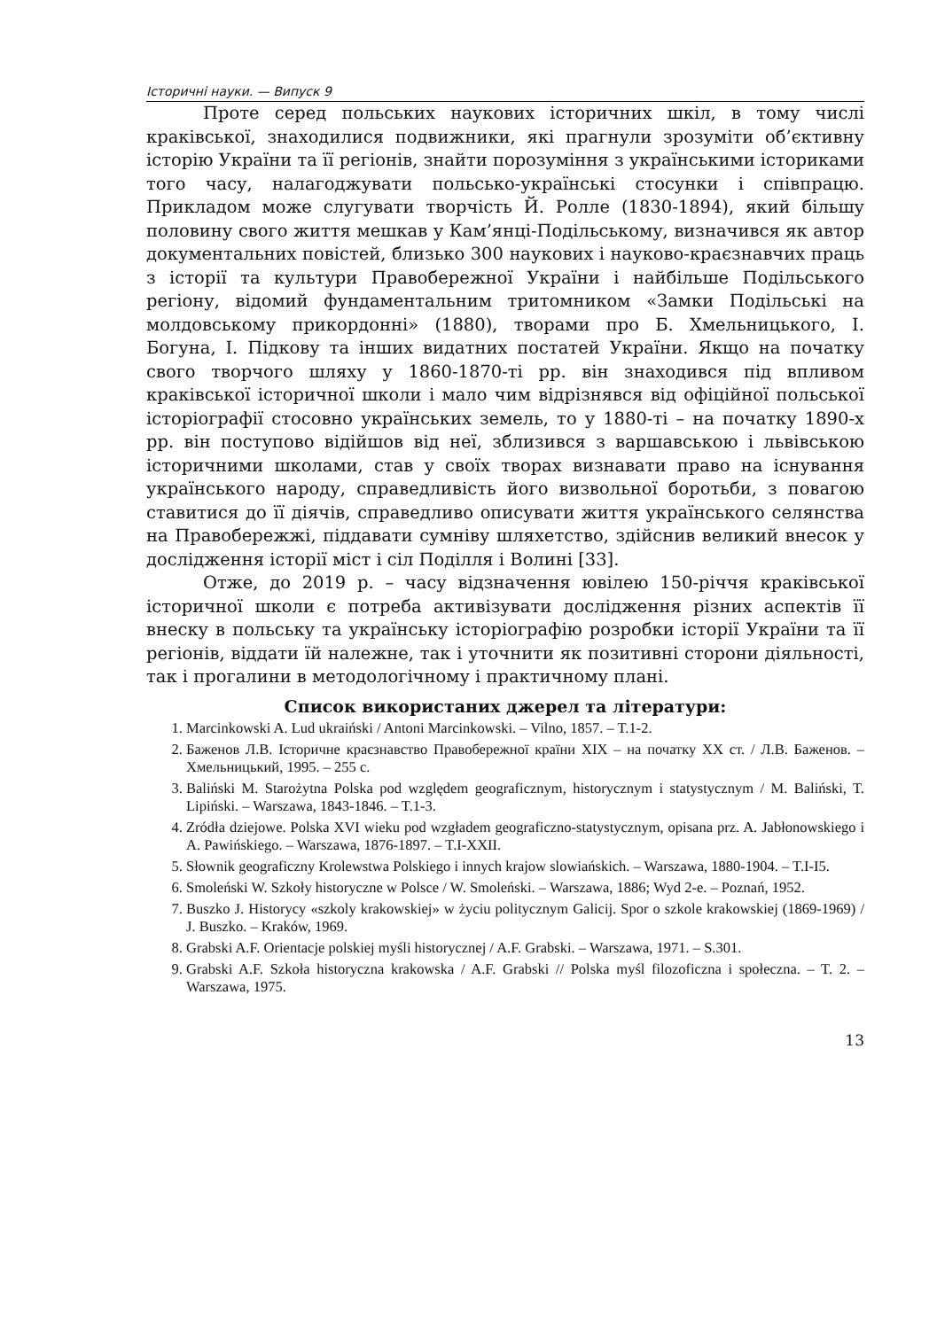Історичні науки. — Випуск 9
Проте серед польських наукових історичних шкіл, в тому числі краківської, знаходилися подвижники, які прагнули зрозуміти об’єктивну історію України та її регіонів, знайти порозуміння з українськими істориками того часу, налагоджувати польсько-українські стосунки і співпрацю. Прикладом може слугувати творчість Й. Ролле (1830-1894), який більшу половину свого життя мешкав у Кам’янці-Подільському, визначився як автор документальних повістей, близько 300 наукових і науково-краєзнавчих праць з історії та культури Правобережної України і найбільше Подільського регіону, відомий фундаментальним тритомником «Замки Подільські на молдовському прикордонні» (1880), творами про Б. Хмельницького, І. Богуна, І. Підкову та інших видатних постатей України. Якщо на початку свого творчого шляху у 1860-1870-ті рр. він знаходився під впливом краківської історичної школи і мало чим відрізнявся від офіційної польської історіографії стосовно українських земель, то у 1880-ті – на початку 1890-х рр. він поступово відійшов від неї, зблизився з варшавською і львівською історичними школами, став у своїх творах визнавати право на існування українського народу, справедливість його визвольної боротьби, з повагою ставитися до її діячів, справедливо описувати життя українського селянства на Правобережжі, піддавати сумніву шляхетство, здійснив великий внесок у дослідження історії міст і сіл Поділля і Волині [33].
Отже, до 2019 р. – часу відзначення ювілею 150-річчя краківської історичної школи є потреба активізувати дослідження різних аспектів її внеску в польську та українську історіографію розробки історії України та її регіонів, віддати їй належне, так і уточнити як позитивні сторони діяльності, так і прогалини в методологічному і практичному плані.
Список використаних джерел та літератури:
1. Marcinkowski A. Lud ukraiński / Antoni Marcinkowski. – Vilno, 1857. – T.1-2.
2. Баженов Л.В. Історичне краєзнавство Правобережної країни XIX – на початку XX ст. / Л.В. Баженов. – Хмельницький, 1995. – 255 с.
3. Baliński M. Starożytna Polska pod względem geograficznym, historycznym i statystycznym / M. Baliński, T. Lipiński. – Warszawa, 1843-1846. – T.1-3.
4. Zródła dziejowe. Polska XVI wieku pod wzgładem geograficzno-statystycznym, opisana prz. A. Jabłonowskiego i A. Pawińskiego. – Warszawa, 1876-1897. – T.I-XXII.
5. Słownik geograficzny Krolewstwa Polskiego i innych krajow slowiańskich. – Warszawa, 1880-1904. – T.I-I5.
6. Smoleński W. Szkoły historyczne w Polsce / W. Smoleński. – Warszawa, 1886; Wyd 2-e. – Poznań, 1952.
7. Buszko J. Historycy «szkoly krakowskiej» w życiu politycznym Galicij. Spor o szkole krakowskiej (1869-1969) / J. Buszko. – Kraków, 1969.
8. Grabski A.F. Orientacje polskiej myśli historycznej / A.F. Grabski. – Warszawa, 1971. – S.301.
9. Grabski A.F. Szkoła historyczna krakowska / A.F. Grabski // Polska myśl filozoficzna i społeczna. – T. 2. – Warszawa, 1975.
13